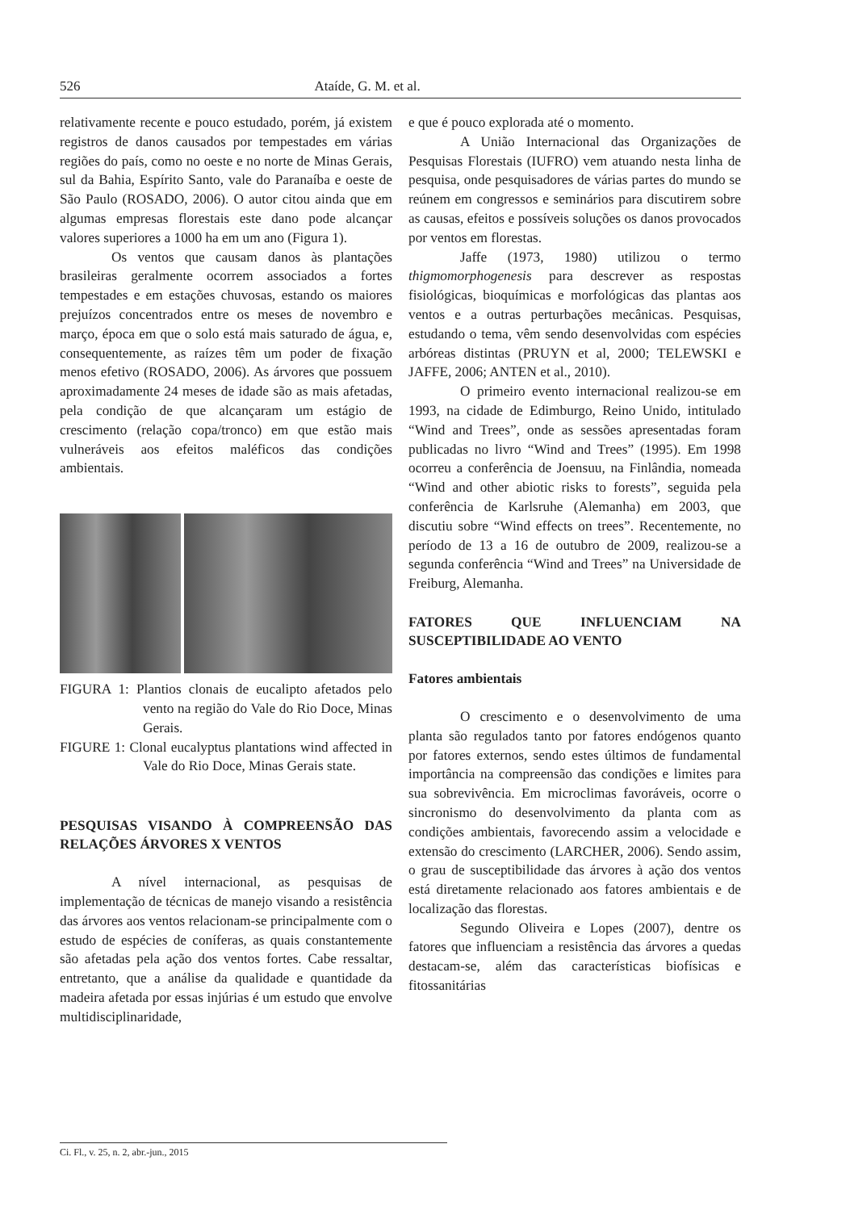526 Ataíde, G. M. et al.
relativamente recente e pouco estudado, porém, já existem registros de danos causados por tempestades em várias regiões do país, como no oeste e no norte de Minas Gerais, sul da Bahia, Espírito Santo, vale do Paranaíba e oeste de São Paulo (ROSADO, 2006). O autor citou ainda que em algumas empresas florestais este dano pode alcançar valores superiores a 1000 ha em um ano (Figura 1).
Os ventos que causam danos às plantações brasileiras geralmente ocorrem associados a fortes tempestades e em estações chuvosas, estando os maiores prejuízos concentrados entre os meses de novembro e março, época em que o solo está mais saturado de água, e, consequentemente, as raízes têm um poder de fixação menos efetivo (ROSADO, 2006). As árvores que possuem aproximadamente 24 meses de idade são as mais afetadas, pela condição de que alcançaram um estágio de crescimento (relação copa/tronco) em que estão mais vulneráveis aos efeitos maléficos das condições ambientais.
FIGURA 1: Plantios clonais de eucalipto afetados pelo vento na região do Vale do Rio Doce, Minas Gerais.
FIGURE 1: Clonal eucalyptus plantations wind affected in Vale do Rio Doce, Minas Gerais state.
PESQUISAS VISANDO À COMPREENSÃO DAS RELAÇÕES ÁRVORES X VENTOS
A nível internacional, as pesquisas de implementação de técnicas de manejo visando a resistência das árvores aos ventos relacionam-se principalmente com o estudo de espécies de coníferas, as quais constantemente são afetadas pela ação dos ventos fortes. Cabe ressaltar, entretanto, que a análise da qualidade e quantidade da madeira afetada por essas injúrias é um estudo que envolve multidisciplinaridade,
e que é pouco explorada até o momento.
A União Internacional das Organizações de Pesquisas Florestais (IUFRO) vem atuando nesta linha de pesquisa, onde pesquisadores de várias partes do mundo se reúnem em congressos e seminários para discutirem sobre as causas, efeitos e possíveis soluções os danos provocados por ventos em florestas.
Jaffe (1973, 1980) utilizou o termo thigmomorphogenesis para descrever as respostas fisiológicas, bioquímicas e morfológicas das plantas aos ventos e a outras perturbações mecânicas. Pesquisas, estudando o tema, vêm sendo desenvolvidas com espécies arbóreas distintas (PRUYN et al, 2000; TELEWSKI e JAFFE, 2006; ANTEN et al., 2010).
O primeiro evento internacional realizou-se em 1993, na cidade de Edimburgo, Reino Unido, intitulado “Wind and Trees”, onde as sessões apresentadas foram publicadas no livro “Wind and Trees” (1995). Em 1998 ocorreu a conferência de Joensuu, na Finlândia, nomeada “Wind and other abiotic risks to forests”, seguida pela conferência de Karlsruhe (Alemanha) em 2003, que discutiu sobre “Wind effects on trees”. Recentemente, no período de 13 a 16 de outubro de 2009, realizou-se a segunda conferência “Wind and Trees” na Universidade de Freiburg, Alemanha.
FATORES QUE INFLUENCIAM NA SUSCEPTIBILIDADE AO VENTO
Fatores ambientais
O crescimento e o desenvolvimento de uma planta são regulados tanto por fatores endógenos quanto por fatores externos, sendo estes últimos de fundamental importância na compreensão das condições e limites para sua sobrevivência. Em microclimas favoráveis, ocorre o sincronismo do desenvolvimento da planta com as condições ambientais, favorecendo assim a velocidade e extensão do crescimento (LARCHER, 2006). Sendo assim, o grau de susceptibilidade das árvores à ação dos ventos está diretamente relacionado aos fatores ambientais e de localização das florestas.
Segundo Oliveira e Lopes (2007), dentre os fatores que influenciam a resistência das árvores a quedas destacam-se, além das características biofísicas e fitossanitárias
Ci. Fl., v. 25, n. 2, abr.-jun., 2015